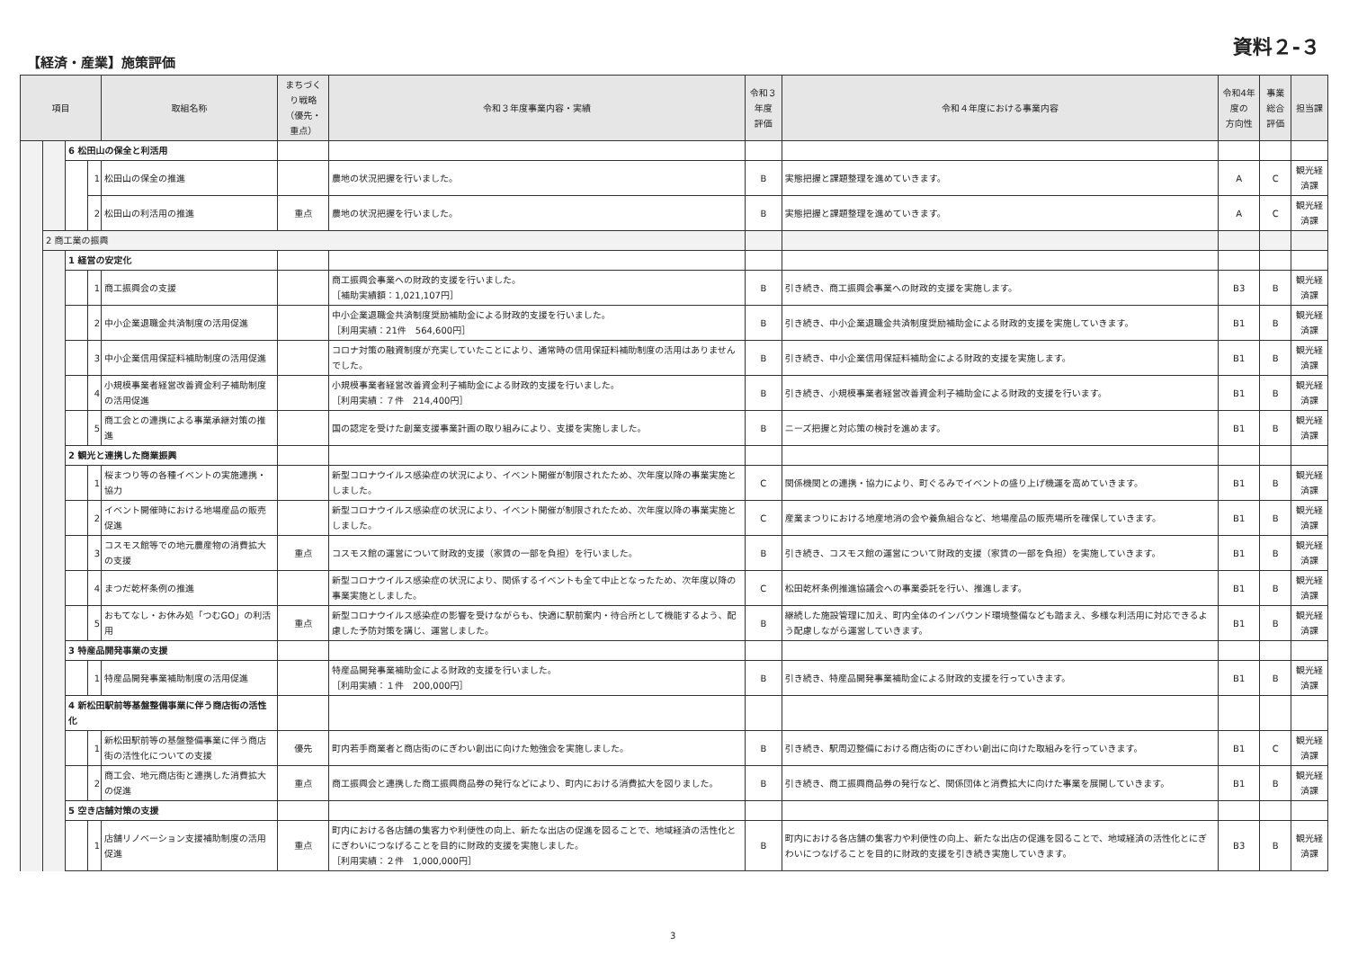資料２-３
【経済・産業】施策評価
| 項目 | | | | 取組名称 | まちづくり戦略 （優先・重点） | 令和３年度事業内容・実績 | 令和３年度 評価 | 令和４年度における事業内容 | 令和4年度の 方向性 | 事業総合 評価 | 担当課 |
| --- | --- | --- | --- | --- | --- | --- | --- | --- | --- | --- | --- |
| | | 6 松田山の保全と利活用 | | | | | | | | | |
| | | | 1 | 松田山の保全の推進 | | 農地の状況把握を行いました。 | B | 実態把握と課題整理を進めていきます。 | A | C | 観光経済課 |
| | | | 2 | 松田山の利活用の推進 | 重点 | 農地の状況把握を行いました。 | B | 実態把握と課題整理を進めていきます。 | A | C | 観光経済課 |
| | 2 商工業の振興 | | | | | | | | | | |
| | | 1 経営の安定化 | | | | | | | | | |
| | | | 1 | 商工振興会の支援 | | 商工振興会事業への財政的支援を行いました。 ［補助実績額：1,021,107円］ | B | 引き続き、商工振興会事業への財政的支援を実施します。 | B3 | B | 観光経済課 |
| | | | 2 | 中小企業退職金共済制度の活用促進 | | 中小企業退職金共済制度奨励補助金による財政的支援を行いました。 ［利用実績：21件 564,600円］ | B | 引き続き、中小企業退職金共済制度奨励補助金による財政的支援を実施していきます。 | B1 | B | 観光経済課 |
| | | | 3 | 中小企業信用保証料補助制度の活用促進 | | コロナ対策の融資制度が充実していたことにより、通常時の信用保証料補助制度の活用はありませんでした。 | B | 引き続き、中小企業信用保証料補助金による財政的支援を実施します。 | B1 | B | 観光経済課 |
| | | | 4 | 小規模事業者経営改善資金利子補助制度の活用促進 | | 小規模事業者経営改善資金利子補助金による財政的支援を行いました。 ［利用実績：７件 214,400円］ | B | 引き続き、小規模事業者経営改善資金利子補助金による財政的支援を行います。 | B1 | B | 観光経済課 |
| | | | 5 | 商工会との連携による事業承継対策の推進 | | 国の認定を受けた創業支援事業計画の取り組みにより、支援を実施しました。 | B | ニーズ把握と対応策の検討を進めます。 | B1 | B | 観光経済課 |
| | | 2 観光と連携した商業振興 | | | | | | | | | |
| | | | 1 | 桜まつり等の各種イベントの実施連携・協力 | | 新型コロナウイルス感染症の状況により、イベント開催が制限されたため、次年度以降の事業実施としました。 | C | 関係機関との連携・協力により、町ぐるみでイベントの盛り上げ機運を高めていきます。 | B1 | B | 観光経済課 |
| | | | 2 | イベント開催時における地場産品の販売促進 | | 新型コロナウイルス感染症の状況により、イベント開催が制限されたため、次年度以降の事業実施としました。 | C | 産業まつりにおける地産地消の会や養魚組合など、地場産品の販売場所を確保していきます。 | B1 | B | 観光経済課 |
| | | | 3 | コスモス館等での地元農産物の消費拡大の支援 | 重点 | コスモス館の運営について財政的支援（家賃の一部を負担）を行いました。 | B | 引き続き、コスモス館の運営について財政的支援（家賃の一部を負担）を実施していきます。 | B1 | B | 観光経済課 |
| | | | 4 | まつだ乾杯条例の推進 | | 新型コロナウイルス感染症の状況により、関係するイベントも全て中止となったため、次年度以降の事業実施としました。 | C | 松田乾杯条例推進協議会への事業委託を行い、推進します。 | B1 | B | 観光経済課 |
| | | | 5 | おもてなし・お休み処「つむGO」の利活用 | 重点 | 新型コロナウイルス感染症の影響を受けながらも、快適に駅前案内・待合所として機能するよう、配慮した予防対策を講じ、運営しました。 | B | 継続した施設管理に加え、町内全体のインバウンド環境整備なども踏まえ、多様な利活用に対応できるよう配慮しながら運営していきます。 | B1 | B | 観光経済課 |
| | | 3 特産品開発事業の支援 | | | | | | | | | |
| | | | 1 | 特産品開発事業補助制度の活用促進 | | 特産品開発事業補助金による財政的支援を行いました。 ［利用実績：１件 200,000円］ | B | 引き続き、特産品開発事業補助金による財政的支援を行っていきます。 | B1 | B | 観光経済課 |
| | | 4 新松田駅前等基盤整備事業に伴う商店街の活性化 | | | | | | | | | |
| | | | 1 | 新松田駅前等の基盤整備事業に伴う商店街の活性化についての支援 | 優先 | 町内若手商業者と商店街のにぎわい創出に向けた勉強会を実施しました。 | B | 引き続き、駅周辺整備における商店街のにぎわい創出に向けた取組みを行っていきます。 | B1 | C | 観光経済課 |
| | | | 2 | 商工会、地元商店街と連携した消費拡大の促進 | 重点 | 商工振興会と連携した商工振興商品券の発行などにより、町内における消費拡大を図りました。 | B | 引き続き、商工振興商品券の発行など、関係団体と消費拡大に向けた事業を展開していきます。 | B1 | B | 観光経済課 |
| | | 5 空き店舗対策の支援 | | | | | | | | | |
| | | | 1 | 店舗リノベーション支援補助制度の活用促進 | 重点 | 町内における各店舗の集客力や利便性の向上、新たな出店の促進を図ることで、地域経済の活性化とにぎわいにつなげることを目的に財政的支援を実施しました。 ［利用実績：２件 1,000,000円］ | B | 町内における各店舗の集客力や利便性の向上、新たな出店の促進を図ることで、地域経済の活性化とにぎわいにつなげることを目的に財政的支援を引き続き実施していきます。 | B3 | B | 観光経済課 |
3